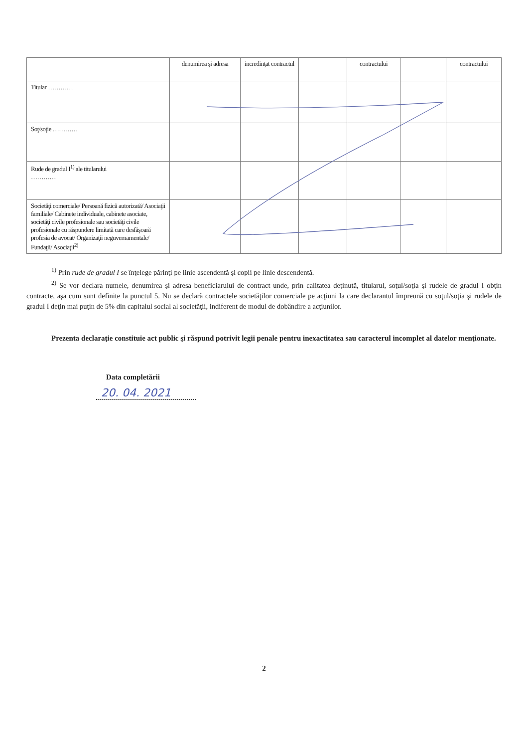| | denumirea şi adresa | incredinţat contractul | | contractului | | contractului |
| Titular ………… | | | | | | |
| Soţ/soţie ………… | | | | | | |
| Rude de gradul I<sup>1)</sup> ale titularului ………… | | | | | | |
| Societăţi comerciale/ Persoană fizică autorizată/ Asociaţii familiale/ Cabinete individuale, cabinete asociate, societăţi civile profesionale sau societăţi civile profesionale cu răspundere limitată care desfăşoară profesia de avocat/ Organizaţii neguvernamentale/ Fundaţii/ Asociaţii<sup>2)</sup> | | | | | | |
<sup>1)</sup> Prin rude de gradul I se înţelege părinţi pe linie ascendentă şi copii pe linie descendentă.
<sup>2)</sup> Se vor declara numele, denumirea şi adresa beneficiarului de contract unde, prin calitatea deţinută, titularul, soţul/soţia şi rudele de gradul I obţin contracte, aşa cum sunt definite la punctul 5. Nu se declară contractele societăţilor comerciale pe acţiuni la care declarantul împreună cu soţul/soţia şi rudele de gradul I deţin mai puţin de 5% din capitalul social al societăţii, indiferent de modul de dobândire a acţiunilor.
Prezenta declaraţie constituie act public şi răspund potrivit legii penale pentru inexactitatea sau caracterul incomplet al datelor menţionate.
Data completării
20. 04. 2021
2